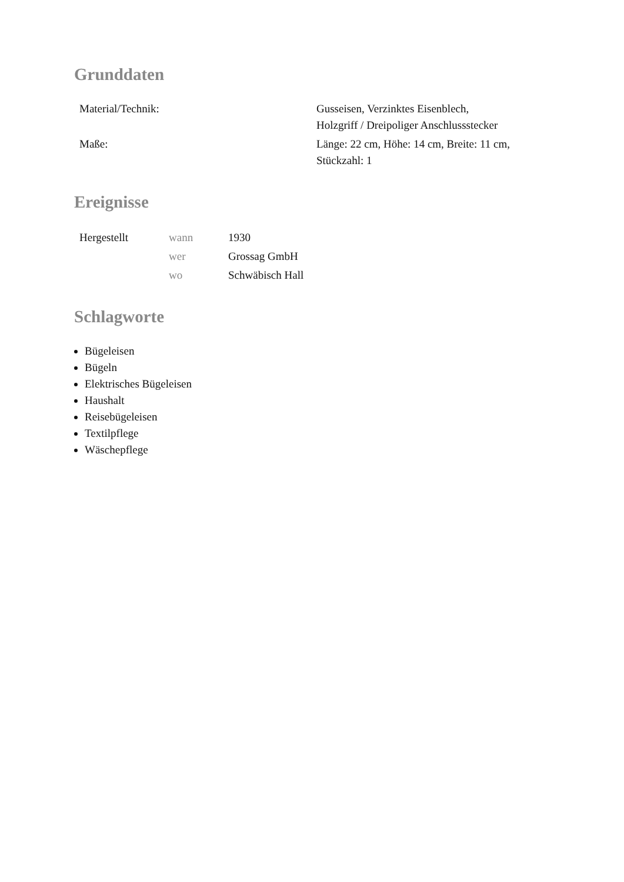Grunddaten
| Material/Technik: | Gusseisen, Verzinktes Eisenblech, Holzgriff / Dreipoliger Anschlussstecker |
| Maße: | Länge: 22 cm, Höhe: 14 cm, Breite: 11 cm, Stückzahl: 1 |
Ereignisse
| Hergestellt | wann | 1930 |
| | wer | Grossag GmbH |
| | wo | Schwäbisch Hall |
Schlagworte
Bügeleisen
Bügeln
Elektrisches Bügeleisen
Haushalt
Reisebügeleisen
Textilpflege
Wäschepflege